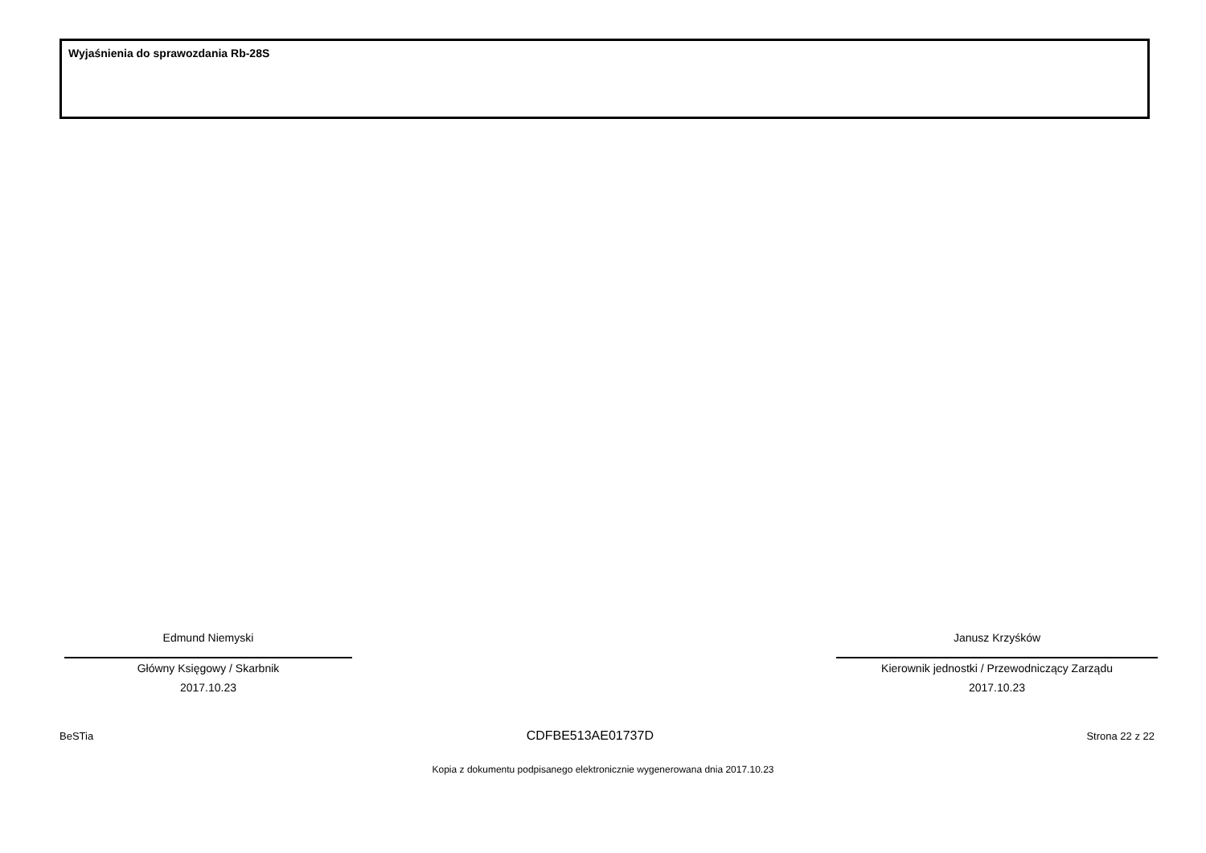Wyjaśnienia do sprawozdania Rb-28S
Edmund Niemyski
Główny Księgowy / Skarbnik
2017.10.23
Janusz Krzyśków
Kierownik jednostki / Przewodniczący Zarządu
2017.10.23
BeSTia CDFBE513AE01737D Strona 22 z 22
Kopia z dokumentu podpisanego elektronicznie wygenerowana dnia 2017.10.23